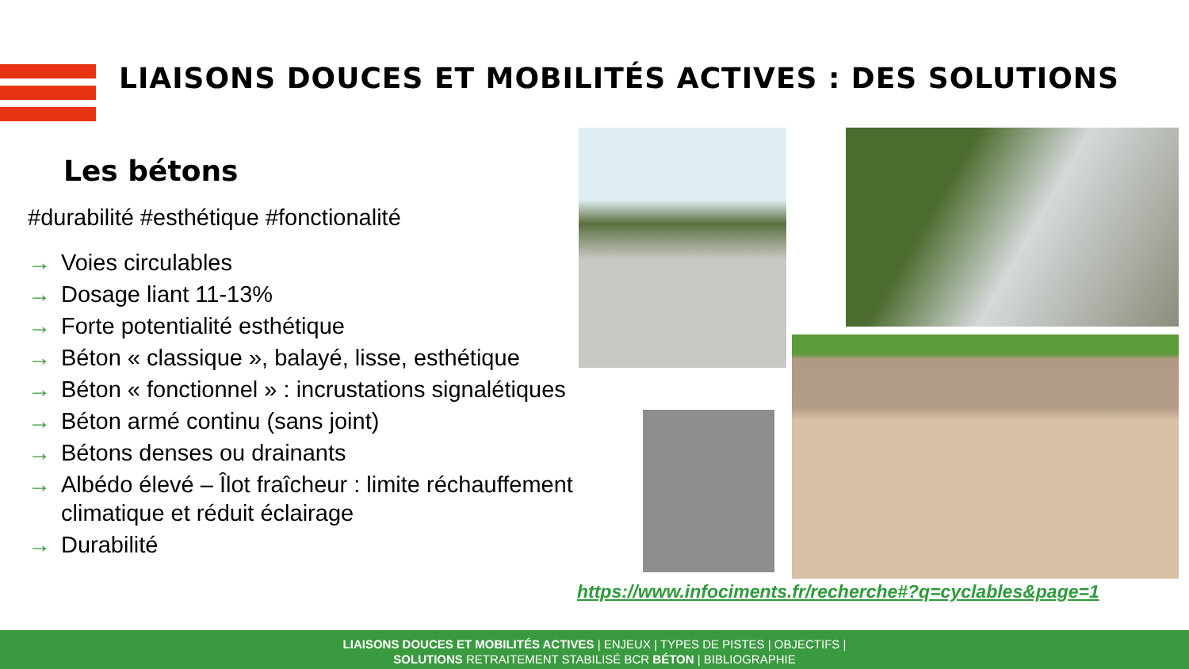LIAISONS DOUCES ET MOBILITÉS ACTIVES : DES SOLUTIONS
Les bétons
#durabilité #esthétique #fonctionalité
→ Voies circulables
→ Dosage liant 11-13%
→ Forte potentialité esthétique
→ Béton « classique », balayé, lisse, esthétique
→ Béton « fonctionnel » : incrustations signalétiques
→ Béton armé continu (sans joint)
→ Bétons denses ou drainants
→ Albédo élevé – Îlot fraîcheur : limite réchauffement climatique et réduit éclairage
→ Durabilité
https://www.infociments.fr/recherche#?q=cyclables&page=1
LIAISONS DOUCES ET MOBILITÉS ACTIVES | ENJEUX | TYPES DE PISTES | OBJECTIFS |
SOLUTIONS RETRAITEMENT STABILISÉ BCR BÉTON | BIBLIOGRAPHIE